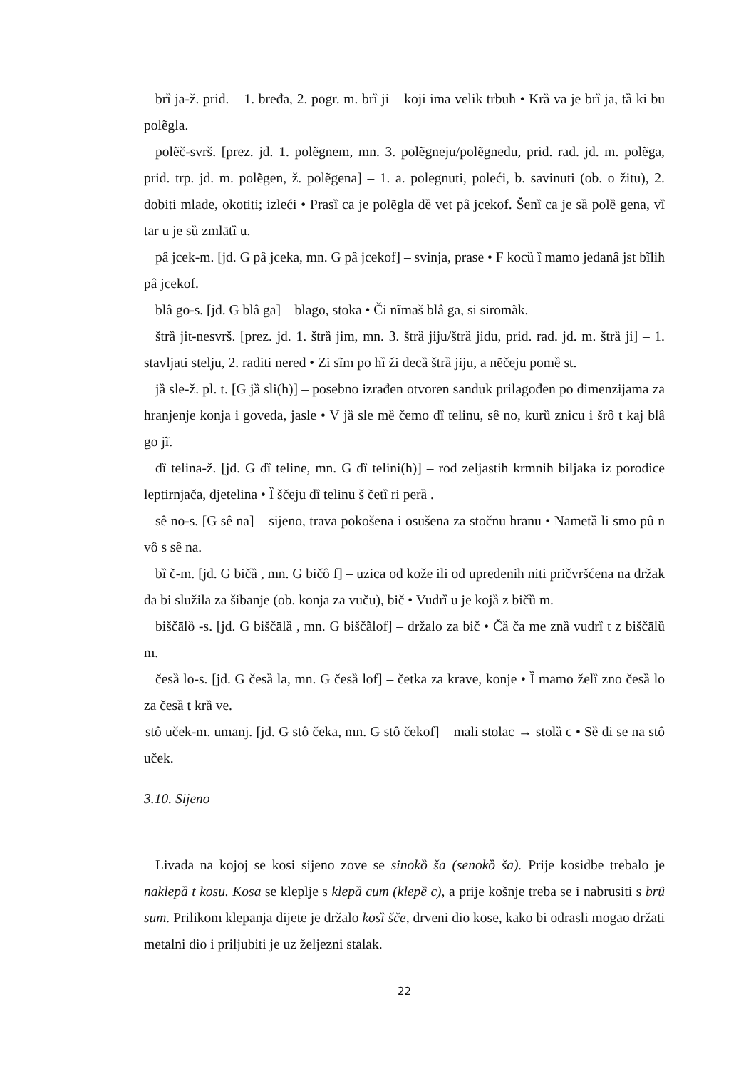brȉ ja-ž. prid. – 1. bređa, 2. pogr. m. brȉ ji – koji ima velik trbuh • Krȁ va je brȉ ja, tȁ ki bu polẽgla.
polẽč-svrš. [prez. jd. 1. polẽgnem, mn. 3. polẽgneju/polẽgnedu, prid. rad. jd. m. polẽga, prid. trp. jd. m. polẽgen, ž. polẽgena] – 1. a. polegnuti, poleći, b. savinuti (ob. o žitu), 2. dobiti mlade, okotiti; izleći • Prasȉ ca je polẽgla dȅ vet pâ jcekof. Šenȉ ca je sȁ polȅ gena, vȉ tar u je sȕ zmlātȉ u.
pâ jcek-m. [jd. G pâ jceka, mn. G pâ jcekof] – svinja, prase • F kocȕ ȉ mamo jedanâ jst bĩlih pâ jcekof.
blâ go-s. [jd. G blâ ga] – blago, stoka • Či nĩmaš blâ ga, si siromãk.
štrȁ jit-nesvrš. [prez. jd. 1. štrȁ jim, mn. 3. štrȁ jiju/štrȁ jidu, prid. rad. jd. m. štrȁ ji] – 1. stavljati stelju, 2. raditi nered • Zi sĩm po hȉ ži decȁ štrȁ jiju, a nẽčeju pomȅ st.
jȁ sle-ž. pl. t. [G jȁ sli(h)] – posebno izrađen otvoren sanduk prilagođen po dimenzijama za hranjenje konja i goveda, jasle • V jȁ sle mȅ čemo dȉ telinu, sê no, kurȕ znicu i šrô t kaj blâ go jĩ.
dȉ telina-ž. [jd. G dȉ teline, mn. G dȉ telini(h)] – rod zeljastih krmnih biljaka iz porodice leptirnjača, djetelina • Ȉ ščeju dȉ telinu š četȉ ri perȁ .
sê no-s. [G sê na] – sijeno, trava pokošena i osušena za stočnu hranu • Nametȁ li smo pû n vô s sê na.
bȉ č-m. [jd. G bičȁ , mn. G bičô f] – uzica od kože ili od upredenih niti pričvršćena na držak da bi služila za šibanje (ob. konja za vuču), bič • Vudrȉ u je kojȁ z bičȕ m.
biščālȍ -s. [jd. G biščālȁ , mn. G biščãlof] – držalo za bič • Čȁ ča me znȁ vudrȉ t z biščālȕ m.
česȁ lo-s. [jd. G česȁ la, mn. G česȁ lof] – četka za krave, konje • Ȉ mamo želȉ zno česȁ lo za česȁ t krȁ ve.
stô uček-m. umanj. [jd. G stô čeka, mn. G stô čekof] – mali stolac → stolȁ c • Sȅ di se na stô uček.
3.10. Sijeno
Livada na kojoj se kosi sijeno zove se sinokȍ ša (senokȍ ša). Prije kosidbe trebalo je naklepȁ t kosu. Kosa se kleplje s klepȁ cum (klepȅ c), a prije košnje treba se i nabrusiti s brȗ sum. Prilikom klepanja dijete je držalo kosȉ šče, drveni dio kose, kako bi odrasli mogao držati metalni dio i priljubiti je uz željezni stalak.
22